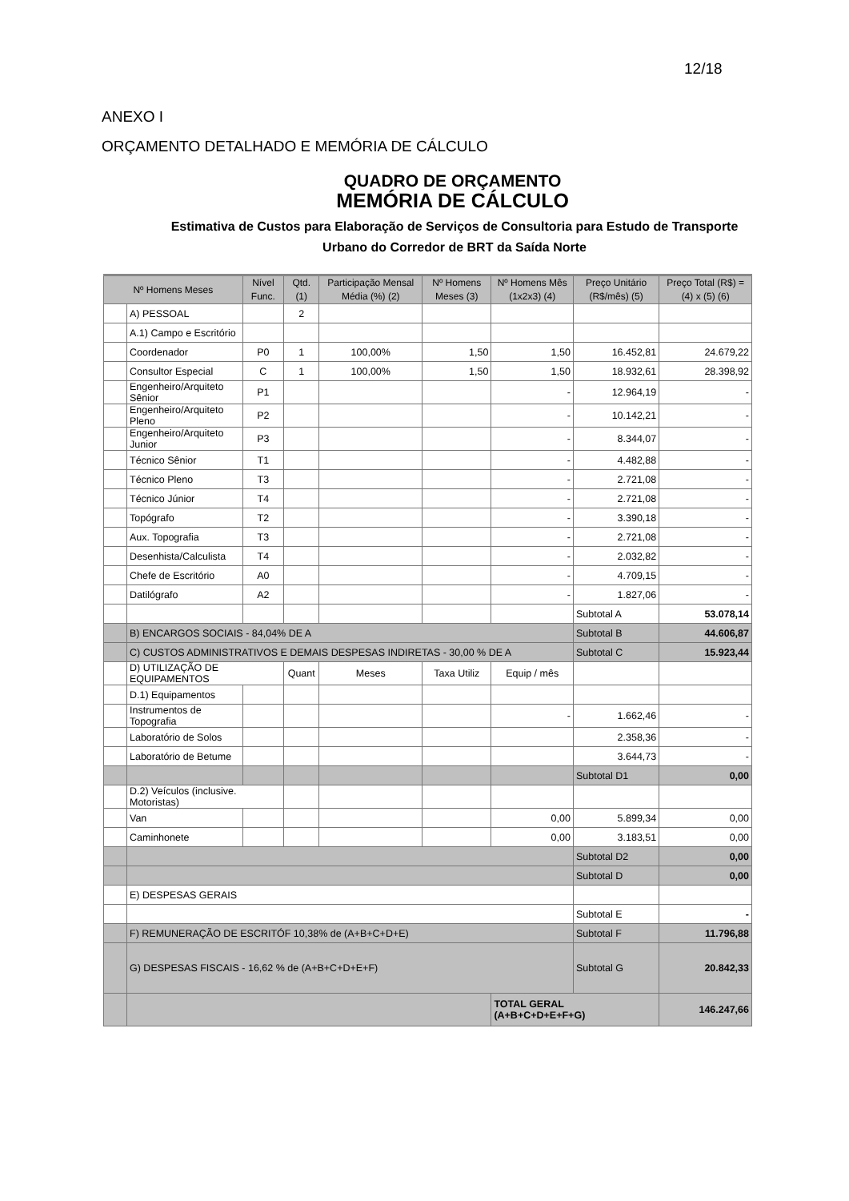12/18
ANEXO I
ORÇAMENTO DETALHADO E MEMÓRIA DE CÁLCULO
QUADRO DE ORÇAMENTO
MEMÓRIA DE CÁLCULO
Estimativa de Custos para Elaboração de Serviços de Consultoria para Estudo de Transporte
Urbano do Corredor de BRT da Saída Norte
| Nº Homens Meses | | Nível Func. | Qtd. (1) | Participação Mensal Média (%) (2) | Nº Homens Meses (3) | Nº Homens Mês (1x2x3) (4) | Preço Unitário (R$/mês) (5) | Preço Total (R$) = (4) x (5) (6) |
| --- | --- | --- | --- | --- | --- | --- | --- | --- |
| | A) PESSOAL | | 2 | | | | | |
| | A.1) Campo e Escritório | | | | | | | |
| | Coordenador | P0 | 1 | 100,00% | 1,50 | 1,50 | 16.452,81 | 24.679,22 |
| | Consultor Especial | C | 1 | 100,00% | 1,50 | 1,50 | 18.932,61 | 28.398,92 |
| | Engenheiro/Arquiteto Sênior | P1 | | | | - | 12.964,19 | - |
| | Engenheiro/Arquiteto Pleno | P2 | | | | - | 10.142,21 | - |
| | Engenheiro/Arquiteto Junior | P3 | | | | - | 8.344,07 | - |
| | Técnico Sênior | T1 | | | | - | 4.482,88 | - |
| | Técnico Pleno | T3 | | | | - | 2.721,08 | - |
| | Técnico Júnior | T4 | | | | - | 2.721,08 | - |
| | Topógrafo | T2 | | | | - | 3.390,18 | - |
| | Aux. Topografia | T3 | | | | - | 2.721,08 | - |
| | Desenhista/Calculista | T4 | | | | - | 2.032,82 | - |
| | Chefe de Escritório | A0 | | | | - | 4.709,15 | - |
| | Datilógrafo | A2 | | | | - | 1.827,06 | - |
| | | | | | | | Subtotal A | 53.078,14 |
| | B) ENCARGOS SOCIAIS - 84,04% DE A | | | | | | Subtotal B | 44.606,87 |
| | C) CUSTOS ADMINISTRATIVOS E DEMAIS DESPESAS INDIRETAS - 30,00 % DE A | | | | | | Subtotal C | 15.923,44 |
| | D) UTILIZAÇÃO DE EQUIPAMENTOS | | Quant | Meses | Taxa Utiliz | Equip / mês | | |
| | D.1) Equipamentos | | | | | | | |
| | Instrumentos de Topografia | | | | | - | 1.662,46 | - |
| | Laboratório de Solos | | | | | | 2.358,36 | - |
| | Laboratório de Betume | | | | | | 3.644,73 | - |
| | | | | | | | Subtotal D1 | 0,00 |
| | D.2) Veículos (inclusive. Motoristas) | | | | | | | |
| | Van | | | | | 0,00 | 5.899,34 | 0,00 |
| | Caminhonete | | | | | 0,00 | 3.183,51 | 0,00 |
| | | | | | | | Subtotal D2 | 0,00 |
| | | | | | | | Subtotal D | 0,00 |
| | E) DESPESAS GERAIS | | | | | | | |
| | | | | | | | Subtotal E | - |
| | F) REMUNERAÇÃO DE ESCRITÓF 10,38% de (A+B+C+D+E) | | | | | | Subtotal F | 11.796,88 |
| | G) DESPESAS FISCAIS - 16,62 % de (A+B+C+D+E+F) | | | | | | Subtotal G | 20.842,33 |
| | | | | | | TOTAL GERAL (A+B+C+D+E+F+G) | | 146.247,66 |